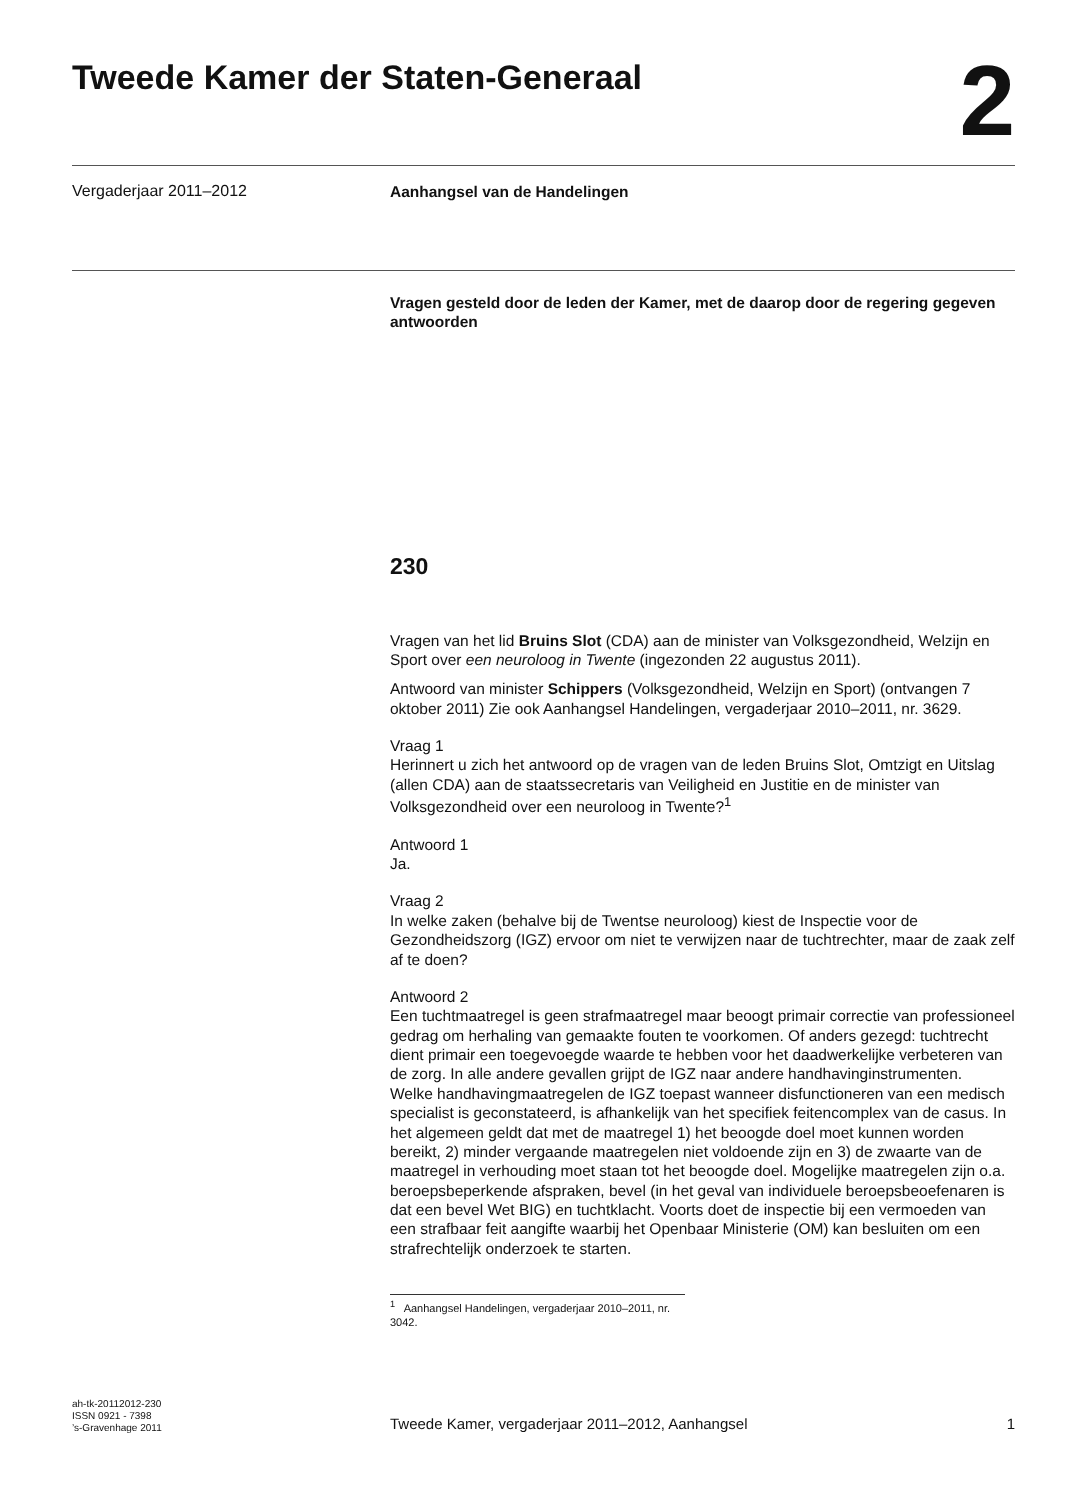Tweede Kamer der Staten-Generaal
2
Vergaderjaar 2011–2012
Aanhangsel van de Handelingen
Vragen gesteld door de leden der Kamer, met de daarop door de regering gegeven antwoorden
230
Vragen van het lid Bruins Slot (CDA) aan de minister van Volksgezondheid, Welzijn en Sport over een neuroloog in Twente (ingezonden 22 augustus 2011).
Antwoord van minister Schippers (Volksgezondheid, Welzijn en Sport) (ontvangen 7 oktober 2011) Zie ook Aanhangsel Handelingen, vergaderjaar 2010–2011, nr. 3629.
Vraag 1
Herinnert u zich het antwoord op de vragen van de leden Bruins Slot, Omtzigt en Uitslag (allen CDA) aan de staatssecretaris van Veiligheid en Justitie en de minister van Volksgezondheid over een neuroloog in Twente?<sup>1</sup>
Antwoord 1
Ja.
Vraag 2
In welke zaken (behalve bij de Twentse neuroloog) kiest de Inspectie voor de Gezondheidszorg (IGZ) ervoor om niet te verwijzen naar de tuchtrechter, maar de zaak zelf af te doen?
Antwoord 2
Een tuchtmaatregel is geen strafmaatregel maar beoogt primair correctie van professioneel gedrag om herhaling van gemaakte fouten te voorkomen. Of anders gezegd: tuchtrecht dient primair een toegevoegde waarde te hebben voor het daadwerkelijke verbeteren van de zorg. In alle andere gevallen grijpt de IGZ naar andere handhavinginstrumenten.
Welke handhavingmaatregelen de IGZ toepast wanneer disfunctioneren van een medisch specialist is geconstateerd, is afhankelijk van het specifiek feitencomplex van de casus. In het algemeen geldt dat met de maatregel 1) het beoogde doel moet kunnen worden bereikt, 2) minder vergaande maatregelen niet voldoende zijn en 3) de zwaarte van de maatregel in verhouding moet staan tot het beoogde doel. Mogelijke maatregelen zijn o.a. beroepsbeperkende afspraken, bevel (in het geval van individuele beroepsbeoefenaren is dat een bevel Wet BIG) en tuchtklacht. Voorts doet de inspectie bij een vermoeden van een strafbaar feit aangifte waarbij het Openbaar Ministerie (OM) kan besluiten om een strafrechtelijk onderzoek te starten.
<sup>1</sup> Aanhangsel Handelingen, vergaderjaar 2010–2011, nr. 3042.
ah-tk-20112012-230
ISSN 0921 - 7398
’s-Gravenhage 2011
Tweede Kamer, vergaderjaar 2011–2012, Aanhangsel 1